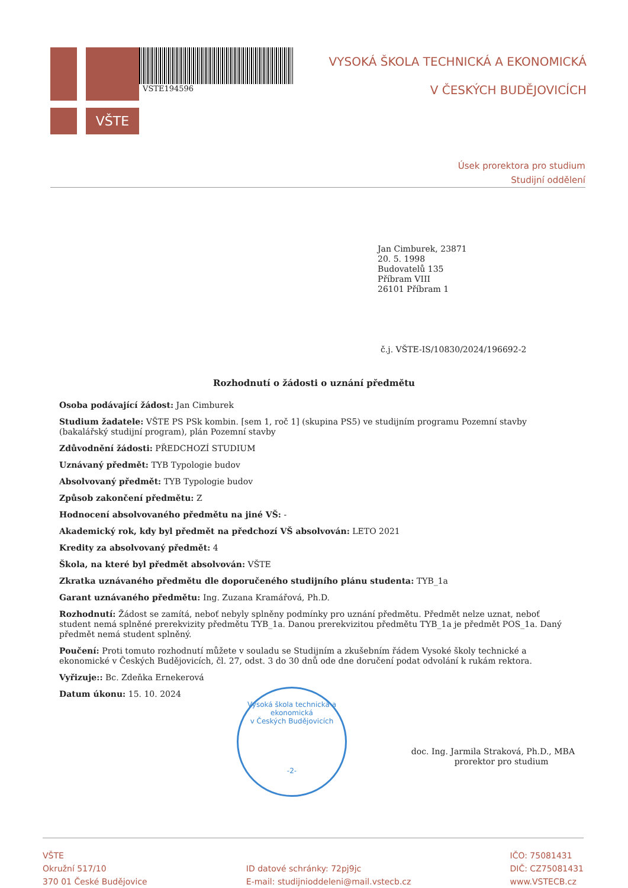VŠTE
VSTE194596
VYSOKÁ ŠKOLA TECHNICKÁ A EKONOMICKÁ
V ČESKÝCH BUDĚJOVICÍCH
Úsek prorektora pro studium
Studijní oddělení
Jan Cimburek, 23871
20. 5. 1998
Budovatelů 135
Příbram VIII
26101 Příbram 1
č.j. VŠTE-IS/10830/2024/196692-2
Rozhodnutí o žádosti o uznání předmětu
Osoba podávající žádost: Jan Cimburek
Studium žadatele: VŠTE PS PSk kombin. [sem 1, roč 1] (skupina PS5) ve studijním programu Pozemní stavby (bakalářský studijní program), plán Pozemní stavby
Zdůvodnění žádosti: PŘEDCHOZÍ STUDIUM
Uznávaný předmět: TYB Typologie budov
Absolvovaný předmět: TYB Typologie budov
Způsob zakončení předmětu: Z
Hodnocení absolvovaného předmětu na jiné VŠ: -
Akademický rok, kdy byl předmět na předchozí VŠ absolvován: LETO 2021
Kredity za absolvovaný předmět: 4
Škola, na které byl předmět absolvován: VŠTE
Zkratka uznávaného předmětu dle doporučeného studijního plánu studenta: TYB_1a
Garant uznávaného předmětu: Ing. Zuzana Kramářová, Ph.D.
Rozhodnutí: Žádost se zamítá, neboť nebyly splněny podmínky pro uznání předmětu. Předmět nelze uznat, neboť student nemá splněné prerekvizity předmětu TYB_1a. Danou prerekvizitou předmětu TYB_1a je předmět POS_1a. Daný předmět nemá student splněný.
Poučení: Proti tomuto rozhodnutí můžete v souladu se Studijním a zkušebním řádem Vysoké školy technické a ekonomické v Českých Budějovicích, čl. 27, odst. 3 do 30 dnů ode dne doručení podat odvolání k rukám rektora.
Vyřizuje:: Bc. Zdeňka Ernekerová
Datum úkonu: 15. 10. 2024
doc. Ing. Jarmila Straková, Ph.D., MBA
prorektor pro studium
Vysoká škola technická a ekonomická
v Českých Budějovicích
-2-
VŠTE
Okružní 517/10
370 01 České Budějovice
ID datové schránky: 72pj9jc
E-mail: studijnioddeleni@mail.vstecb.cz
IČO: 75081431
DIČ: CZ75081431
www.VSTECB.cz